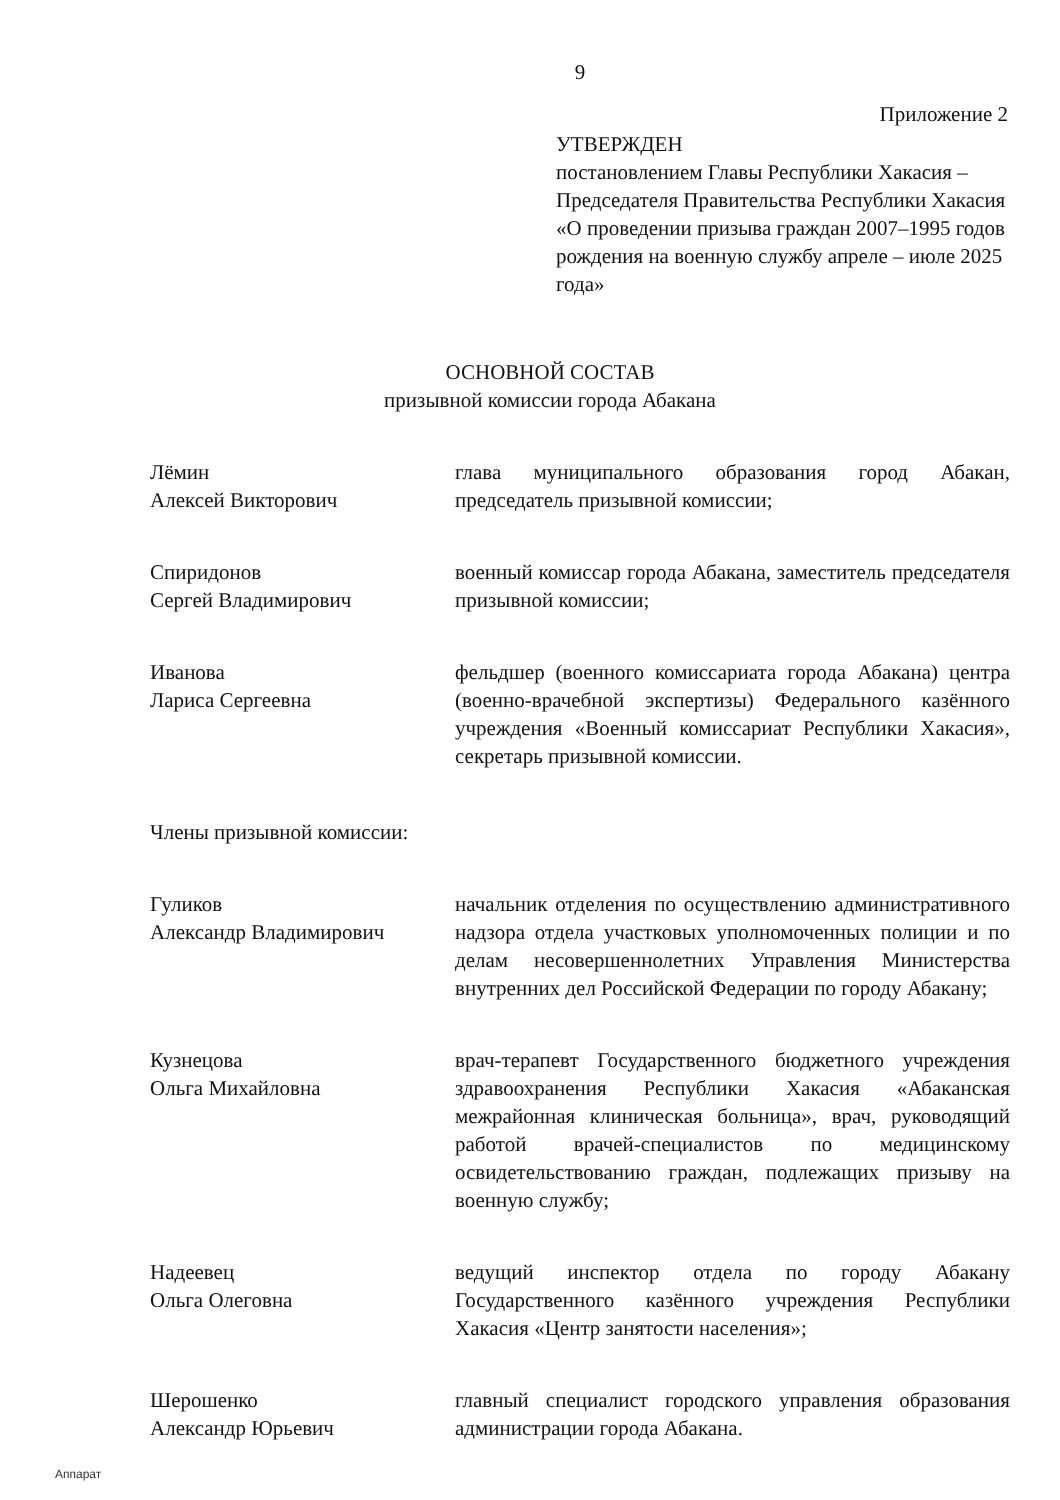9
Приложение 2
УТВЕРЖДЕН
постановлением Главы Республики Хакасия – Председателя Правительства Республики Хакасия «О проведении призыва граждан 2007–1995 годов рождения на военную службу апреле – июле 2025 года»
ОСНОВНОЙ СОСТАВ
призывной комиссии города Абакана
Лёмин
Алексей Викторович
глава муниципального образования город Абакан, председатель призывной комиссии;
Спиридонов
Сергей Владимирович
военный комиссар города Абакана, заместитель председателя призывной комиссии;
Иванова
Лариса Сергеевна
фельдшер (военного комиссариата города Абакана) центра (военно-врачебной экспертизы) Федерального казённого учреждения «Военный комиссариат Республики Хакасия», секретарь призывной комиссии.
Члены призывной комиссии:
Гуликов
Александр Владимирович
начальник отделения по осуществлению административного надзора отдела участковых уполномоченных полиции и по делам несовершеннолетних Управления Министерства внутренних дел Российской Федерации по городу Абакану;
Кузнецова
Ольга Михайловна
врач-терапевт Государственного бюджетного учреждения здравоохранения Республики Хакасия «Абаканская межрайонная клиническая больница», врач, руководящий работой врачей-специалистов по медицинскому освидетельствованию граждан, подлежащих призыву на военную службу;
Надеевец
Ольга Олеговна
ведущий инспектор отдела по городу Абакану Государственного казённого учреждения Республики Хакасия «Центр занятости населения»;
Шерошенко
Александр Юрьевич
главный специалист городского управления образования администрации города Абакана.
Аппарат